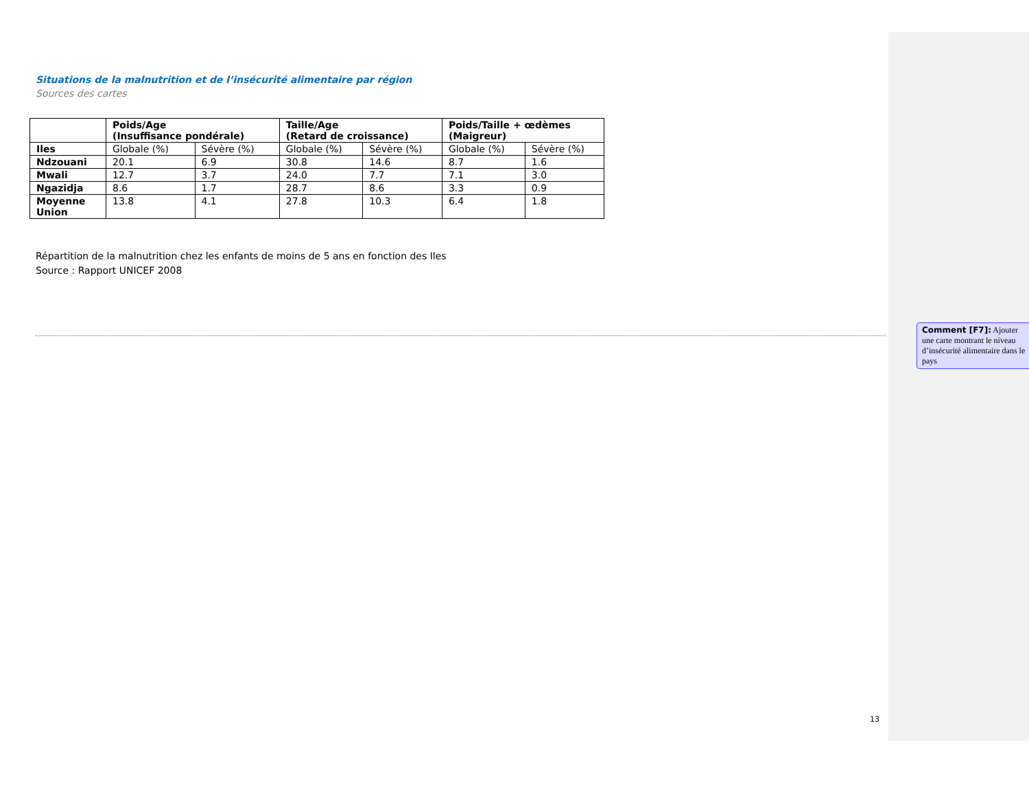Situations de la malnutrition et de l’insécurité alimentaire par région
Sources des cartes
| | Poids/Age (Insuffisance pondérale) | | Taille/Age (Retard de croissance) | | Poids/Taille + œdèmes (Maigreur) | |
| --- | --- | --- | --- | --- | --- | --- |
| Iles | Globale (%) | Sévère (%) | Globale (%) | Sévère (%) | Globale (%) | Sévère (%) |
| Ndzouani | 20.1 | 6.9 | 30.8 | 14.6 | 8.7 | 1.6 |
| Mwali | 12.7 | 3.7 | 24.0 | 7.7 | 7.1 | 3.0 |
| Ngazidja | 8.6 | 1.7 | 28.7 | 8.6 | 3.3 | 0.9 |
| Moyenne Union | 13.8 | 4.1 | 27.8 | 10.3 | 6.4 | 1.8 |
Répartition de la malnutrition chez les enfants de moins de 5 ans en fonction des Iles
Source : Rapport UNICEF 2008
Comment [F7]: Ajouter une carte montrant le niveau d’insécurité alimentaire dans le pays
13